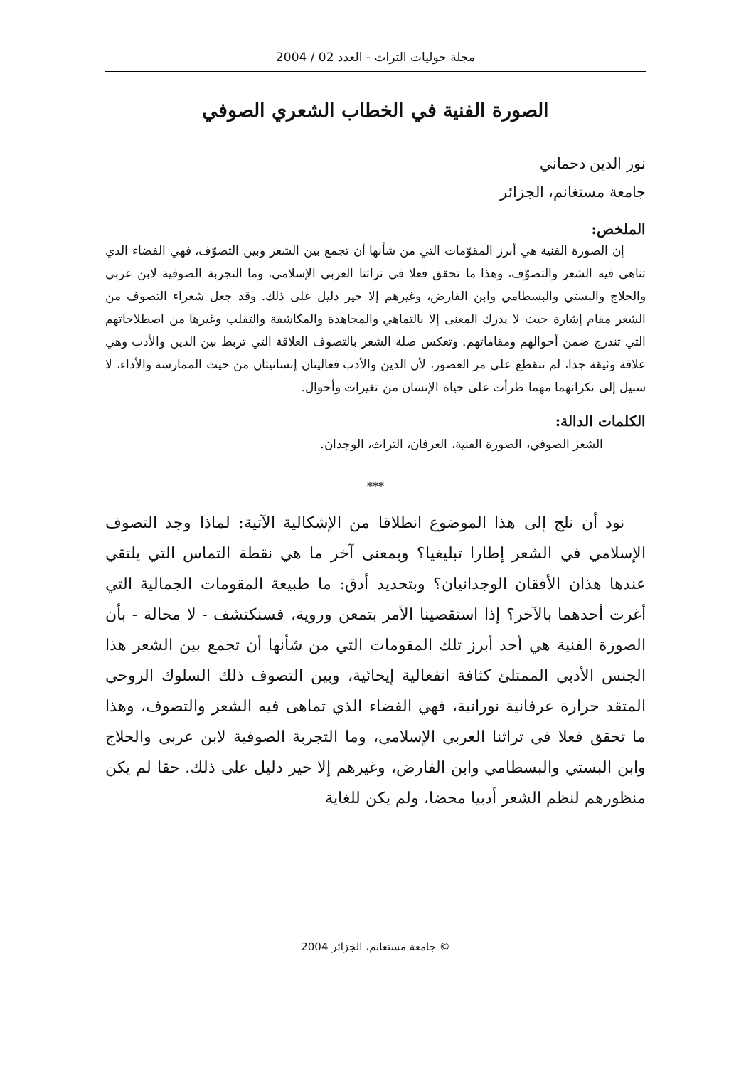مجلة حوليات التراث - العدد 02 / 2004
الصورة الفنية في الخطاب الشعري الصوفي
نور الدين دحماني
جامعة مستغانم، الجزائر
الملخص:
إن الصورة الفنية هي أبرز المقوّمات التي من شأنها أن تجمع بين الشعر وبين التصوّف، فهي الفضاء الذي تناهى فيه الشعر والتصوّف، وهذا ما تحقق فعلا في تراثنا العربي الإسلامي، وما التجربة الصوفية لابن عربي والحلاج والبستي والبسطامي وابن الفارض، وغيرهم إلا خير دليل على ذلك. وقد جعل شعراء التصوف من الشعر مقام إشارة حيث لا يدرك المعنى إلا بالتماهي والمجاهدة والمكاشفة والتقلب وغيرها من اصطلاحاتهم التي تندرج ضمن أحوالهم ومقاماتهم. وتعكس صلة الشعر بالتصوف العلاقة التي تربط بين الدين والأدب وهي علاقة وثيقة جدا، لم تنقطع على مر العصور، لأن الدين والأدب فعاليتان إنسانيتان من حيث الممارسة والأداء، لا سبيل إلى نكرانهما مهما طرأت على حياة الإنسان من تغيرات وأحوال.
الكلمات الدالة:
الشعر الصوفي، الصورة الفنية، العرفان، التراث، الوجدان.
***
نود أن نلج إلى هذا الموضوع انطلاقا من الإشكالية الآتية: لماذا وجد التصوف الإسلامي في الشعر إطارا تبليغيا؟ وبمعنى آخر ما هي نقطة التماس التي يلتقي عندها هذان الأفقان الوجدانيان؟ وبتحديد أدق: ما طبيعة المقومات الجمالية التي أغرت أحدهما بالآخر؟ إذا استقصينا الأمر بتمعن وروية، فسنكتشف - لا محالة - بأن الصورة الفنية هي أحد أبرز تلك المقومات التي من شأنها أن تجمع بين الشعر هذا الجنس الأدبي الممتلئ كثافة انفعالية إيحائية، وبين التصوف ذلك السلوك الروحي المتقد حرارة عرفانية نورانية، فهي الفضاء الذي تماهى فيه الشعر والتصوف، وهذا ما تحقق فعلا في تراثنا العربي الإسلامي، وما التجربة الصوفية لابن عربي والحلاج وابن البستي والبسطامي وابن الفارض، وغيرهم إلا خير دليل على ذلك. حقا لم يكن منظورهم لنظم الشعر أدبيا محضا، ولم يكن للغاية
© جامعة مستغانم، الجزائر 2004